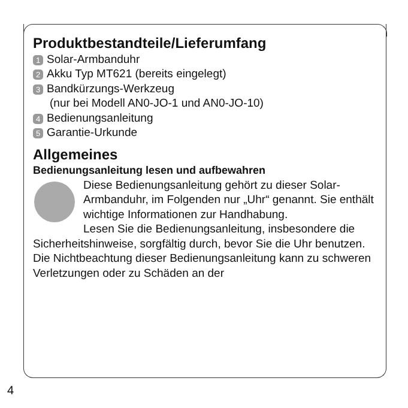Produktbestandteile/Lieferumfang
1 Solar-Armbanduhr
2 Akku Typ MT621 (bereits eingelegt)
3 Bandkürzungs-Werkzeug
(nur bei Modell AN0-JO-1 und AN0-JO-10)
4 Bedienungsanleitung
5 Garantie-Urkunde
Allgemeines
Bedienungsanleitung lesen und aufbewahren
Diese Bedienungsanleitung gehört zu dieser Solar-Armbanduhr, im Folgenden nur „Uhr“ genannt. Sie enthält wichtige Informationen zur Handhabung.
Lesen Sie die Bedienungsanleitung, insbesondere die Sicherheitshinweise, sorgfältig durch, bevor Sie die Uhr benutzen. Die Nichtbeachtung dieser Bedienungsanleitung kann zu schweren Verletzungen oder zu Schäden an der
4